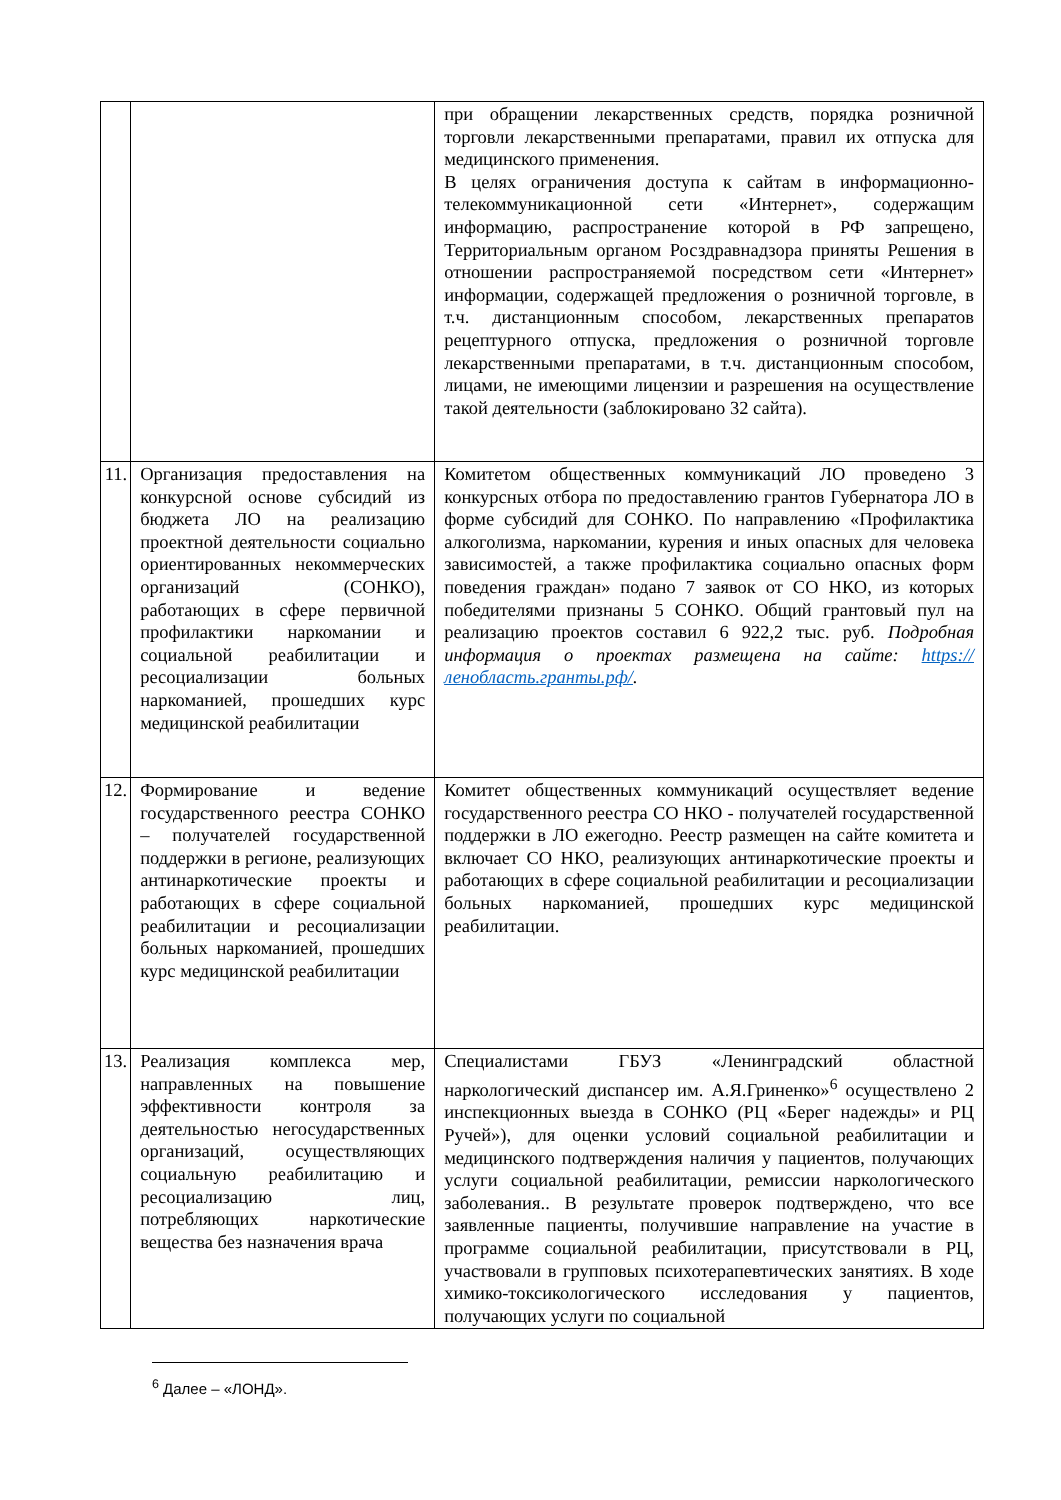| | | при обращении лекарственных средств, порядка розничной торговли лекарственными препаратами, правил их отпуска для медицинского применения. В целях ограничения доступа к сайтам в информационно-телекоммуникационной сети «Интернет», содержащим информацию, распространение которой в РФ запрещено, Территориальным органом Росздравнадзора приняты Решения в отношении распространяемой посредством сети «Интернет» информации, содержащей предложения о розничной торговле, в т.ч. дистанционным способом, лекарственных препаратов рецептурного отпуска, предложения о розничной торговле лекарственными препаратами, в т.ч. дистанционным способом, лицами, не имеющими лицензии и разрешения на осуществление такой деятельности (заблокировано 32 сайта). |
| 11. | Организация предоставления на конкурсной основе субсидий из бюджета ЛО на реализацию проектной деятельности социально ориентированных некоммерческих организаций (СОНКО), работающих в сфере первичной профилактики наркомании и социальной реабилитации и ресоциализации больных наркоманией, прошедших курс медицинской реабилитации | Комитетом общественных коммуникаций ЛО проведено 3 конкурсных отбора по предоставлению грантов Губернатора ЛО в форме субсидий для СОНКО. По направлению «Профилактика алкоголизма, наркомании, курения и иных опасных для человека зависимостей, а также профилактика социально опасных форм поведения граждан» подано 7 заявок от СО НКО, из которых победителями признаны 5 СОНКО. Общий грантовый пул на реализацию проектов составил 6 922,2 тыс. руб. Подробная информация о проектах размещена на сайте: https://ленобласть.гранты.рф/ . |
| 12. | Формирование и ведение государственного реестра СОНКО – получателей государственной поддержки в регионе, реализующих антинаркотические проекты и работающих в сфере социальной реабилитации и ресоциализации больных наркоманией, прошедших курс медицинской реабилитации | Комитет общественных коммуникаций осуществляет ведение государственного реестра СО НКО - получателей государственной поддержки в ЛО ежегодно. Реестр размещен на сайте комитета и включает СО НКО, реализующих антинаркотические проекты и работающих в сфере социальной реабилитации и ресоциализации больных наркоманией, прошедших курс медицинской реабилитации. |
| 13. | Реализация комплекса мер, направленных на повышение эффективности контроля за деятельностью негосударственных организаций, осуществляющих социальную реабилитацию и ресоциализацию лиц, потребляющих наркотические вещества без назначения врача | Специалистами ГБУЗ «Ленинградский областной наркологический диспансер им. А.Я.Гриненко»<sup>6</sup> осуществлено 2 инспекционных выезда в СОНКО (РЦ «Берег надежды» и РЦ Ручей»), для оценки условий социальной реабилитации и медицинского подтверждения наличия у пациентов, получающих услуги социальной реабилитации, ремиссии наркологического заболевания.. В результате проверок подтверждено, что все заявленные пациенты, получившие направление на участие в программе социальной реабилитации, присутствовали в РЦ, участвовали в групповых психотерапевтических занятиях. В ходе химико-токсикологического исследования у пациентов, получающих услуги по социальной |
<sup>6</sup> Далее – «ЛОНД».